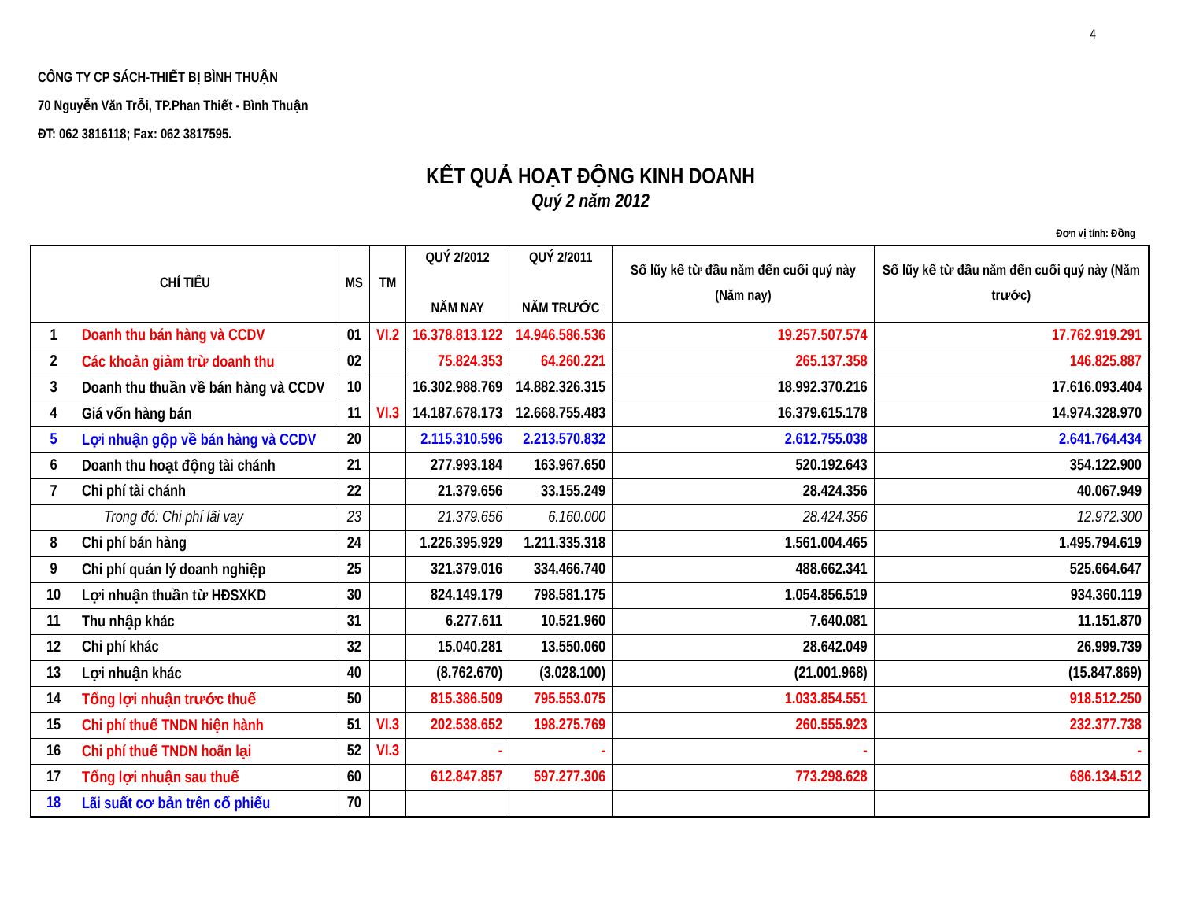4
CÔNG TY CP SÁCH-THIẾT BỊ BÌNH THUẬN
70 Nguyễn Văn Trỗi, TP.Phan Thiết - Bình Thuận
ĐT: 062 3816118; Fax: 062 3817595.
KẾT QUẢ HOẠT ĐỘNG KINH DOANH
Quý 2 năm 2012
Đơn vị tính: Đồng
| CHỈ TIÊU | | MS | TM | QUÝ 2/2012 NĂM NAY | QUÝ 2/2011 NĂM TRƯỚC | Số lũy kế từ đầu năm đến cuối quý này (Năm nay) | Số lũy kế từ đầu năm đến cuối quý này (Năm trước) |
| --- | --- | --- | --- | --- | --- | --- | --- |
| 1 | Doanh thu bán hàng và CCDV | 01 | VI.2 | 16.378.813.122 | 14.946.586.536 | 19.257.507.574 | 17.762.919.291 |
| 2 | Các khoản giảm trừ doanh thu | 02 | | 75.824.353 | 64.260.221 | 265.137.358 | 146.825.887 |
| 3 | Doanh thu thuần về bán hàng và CCDV | 10 | | 16.302.988.769 | 14.882.326.315 | 18.992.370.216 | 17.616.093.404 |
| 4 | Giá vốn hàng bán | 11 | VI.3 | 14.187.678.173 | 12.668.755.483 | 16.379.615.178 | 14.974.328.970 |
| 5 | Lợi nhuận gộp về bán hàng và CCDV | 20 | | 2.115.310.596 | 2.213.570.832 | 2.612.755.038 | 2.641.764.434 |
| 6 | Doanh thu hoạt động tài chánh | 21 | | 277.993.184 | 163.967.650 | 520.192.643 | 354.122.900 |
| 7 | Chi phí tài chánh | 22 | | 21.379.656 | 33.155.249 | 28.424.356 | 40.067.949 |
| | Trong đó: Chi phí lãi vay | 23 | | 21.379.656 | 6.160.000 | 28.424.356 | 12.972.300 |
| 8 | Chi phí bán hàng | 24 | | 1.226.395.929 | 1.211.335.318 | 1.561.004.465 | 1.495.794.619 |
| 9 | Chi phí quản lý doanh nghiệp | 25 | | 321.379.016 | 334.466.740 | 488.662.341 | 525.664.647 |
| 10 | Lợi nhuận thuần từ HĐSXKD | 30 | | 824.149.179 | 798.581.175 | 1.054.856.519 | 934.360.119 |
| 11 | Thu nhập khác | 31 | | 6.277.611 | 10.521.960 | 7.640.081 | 11.151.870 |
| 12 | Chi phí khác | 32 | | 15.040.281 | 13.550.060 | 28.642.049 | 26.999.739 |
| 13 | Lợi nhuận khác | 40 | | (8.762.670) | (3.028.100) | (21.001.968) | (15.847.869) |
| 14 | Tổng lợi nhuận trước thuế | 50 | | 815.386.509 | 795.553.075 | 1.033.854.551 | 918.512.250 |
| 15 | Chi phí thuế TNDN hiện hành | 51 | VI.3 | 202.538.652 | 198.275.769 | 260.555.923 | 232.377.738 |
| 16 | Chi phí thuế TNDN hoãn lại | 52 | VI.3 | - | - | - | - |
| 17 | Tổng lợi nhuận sau thuế | 60 | | 612.847.857 | 597.277.306 | 773.298.628 | 686.134.512 |
| 18 | Lãi suất cơ bản trên cổ phiếu | 70 | | | | | |